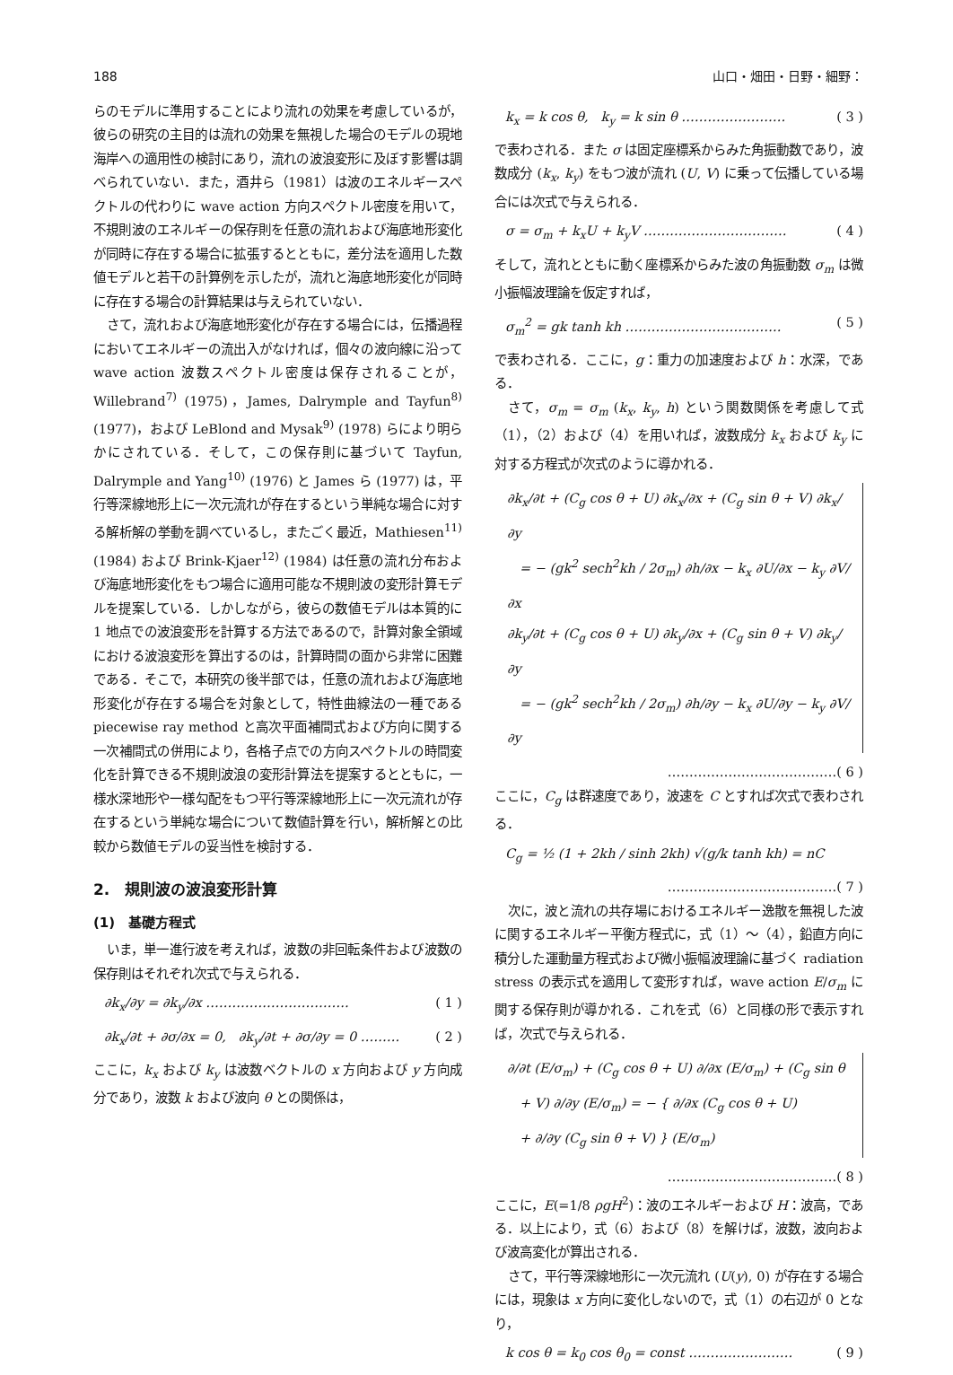188 山口・畑田・日野・細野：
らのモデルに準用することにより流れの効果を考慮しているが，彼らの研究の主目的は流れの効果を無視した場合のモデルの現地海岸への適用性の検討にあり，流れの波浪変形に及ぼす影響は調べられていない．また，酒井ら（1981）は波のエネルギースペクトルの代わりに wave action 方向スペクトル密度を用いて，不規則波のエネルギーの保存則を任意の流れおよび海底地形変化が同時に存在する場合に拡張するとともに，差分法を適用した数値モデルと若干の計算例を示したが，流れと海底地形変化が同時に存在する場合の計算結果は与えられていない．
さて，流れおよび海底地形変化が存在する場合には，伝播過程においてエネルギーの流出入がなければ，個々の波向線に沿って wave action 波数スペクトル密度は保存されることが，Willebrand<sup>7)</sup> (1975)，James, Dalrymple and Tayfun<sup>8)</sup> (1977)，および LeBlond and Mysak<sup>9)</sup> (1978) らにより明らかにされている．そして，この保存則に基づいて Tayfun, Dalrymple and Yang<sup>10)</sup> (1976) と James ら (1977) は，平行等深線地形上に一次元流れが存在するという単純な場合に対する解析解の挙動を調べているし，またごく最近，Mathiesen<sup>11)</sup> (1984) および Brink-Kjaer<sup>12)</sup> (1984) は任意の流れ分布および海底地形変化をもつ場合に適用可能な不規則波の変形計算モデルを提案している．しかしながら，彼らの数値モデルは本質的に 1 地点での波浪変形を計算する方法であるので，計算対象全領域における波浪変形を算出するのは，計算時間の面から非常に困難である．そこで，本研究の後半部では，任意の流れおよび海底地形変化が存在する場合を対象として，特性曲線法の一種である piecewise ray method と高次平面補間式および方向に関する一次補間式の併用により，各格子点での方向スペクトルの時間変化を計算できる不規則波浪の変形計算法を提案するとともに，一様水深地形や一様勾配をもつ平行等深線地形上に一次元流れが存在するという単純な場合について数値計算を行い，解析解との比較から数値モデルの妥当性を検討する．
2.　規則波の波浪変形計算
(1)　基礎方程式
いま，単一進行波を考えれば，波数の非回転条件および波数の保存則はそれぞれ次式で与えられる．
∂k<sub>x</sub>/∂y = ∂k<sub>y</sub>/∂x …………………………… ( 1 )
∂k<sub>x</sub>/∂t + ∂σ/∂x = 0,　∂k<sub>y</sub>/∂t + ∂σ/∂y = 0 ……… ( 2 )
ここに，k<sub>x</sub> および k<sub>y</sub> は波数ベクトルの x 方向および y 方向成分であり，波数 k および波向 θ との関係は，
k<sub>x</sub> = k cos θ,　k<sub>y</sub> = k sin θ …………………… ( 3 )
で表わされる．また σ は固定座標系からみた角振動数であり，波数成分 (k<sub>x</sub>, k<sub>y</sub>) をもつ波が流れ (U, V) に乗って伝播している場合には次式で与えられる．
σ = σ<sub>m</sub> + k<sub>x</sub>U + k<sub>y</sub>V …………………………… ( 4 )
そして，流れとともに動く座標系からみた波の角振動数 σ<sub>m</sub> は微小振幅波理論を仮定すれば，
σ<sub>m</sub><sup>2</sup> = gk tanh kh ……………………………… ( 5 )
で表わされる．ここに，g：重力の加速度および h：水深，である．
さて，σ<sub>m</sub> = σ<sub>m</sub> (k<sub>x</sub>, k<sub>y</sub>, h) という関数関係を考慮して式（1），（2）および（4）を用いれば，波数成分 k<sub>x</sub> および k<sub>y</sub> に対する方程式が次式のように導かれる．
∂k<sub>x</sub>/∂t + (C<sub>g</sub> cos θ + U) ∂k<sub>x</sub>/∂x + (C<sub>g</sub> sin θ + V) ∂k<sub>x</sub>/∂y
　= − (gk<sup>2</sup> sech<sup>2</sup>kh / 2σ<sub>m</sub>) ∂h/∂x − k<sub>x</sub> ∂U/∂x − k<sub>y</sub> ∂V/∂x
∂k<sub>y</sub>/∂t + (C<sub>g</sub> cos θ + U) ∂k<sub>y</sub>/∂x + (C<sub>g</sub> sin θ + V) ∂k<sub>y</sub>/∂y
　= − (gk<sup>2</sup> sech<sup>2</sup>kh / 2σ<sub>m</sub>) ∂h/∂y − k<sub>x</sub> ∂U/∂y − k<sub>y</sub> ∂V/∂y
…………………………………( 6 )
ここに，C<sub>g</sub> は群速度であり，波速を C とすれば次式で表わされる．
C<sub>g</sub> = ½ (1 + 2kh / sinh 2kh) √(g/k tanh kh) = nC
…………………………………( 7 )
次に，波と流れの共存場におけるエネルギー逸散を無視した波に関するエネルギー平衡方程式に，式（1）〜（4），鉛直方向に積分した運動量方程式および微小振幅波理論に基づく radiation stress の表示式を適用して変形すれば，wave action E/σ<sub>m</sub> に関する保存則が導かれる．これを式（6）と同様の形で表示すれば，次式で与えられる．
∂/∂t (E/σ<sub>m</sub>) + (C<sub>g</sub> cos θ + U) ∂/∂x (E/σ<sub>m</sub>) + (C<sub>g</sub> sin θ
　+ V) ∂/∂y (E/σ<sub>m</sub>) = − { ∂/∂x (C<sub>g</sub> cos θ + U)
　+ ∂/∂y (C<sub>g</sub> sin θ + V) } (E/σ<sub>m</sub>)
…………………………………( 8 )
ここに，E(=1/8 ρgH<sup>2</sup>)：波のエネルギーおよび H：波高，である．以上により，式（6）および（8）を解けば，波数，波向および波高変化が算出される．
さて，平行等深線地形に一次元流れ (U(y), 0) が存在する場合には，現象は x 方向に変化しないので，式（1）の右辺が 0 となり，
k cos θ = k<sub>0</sub> cos θ<sub>0</sub> = const …………………… ( 9 )